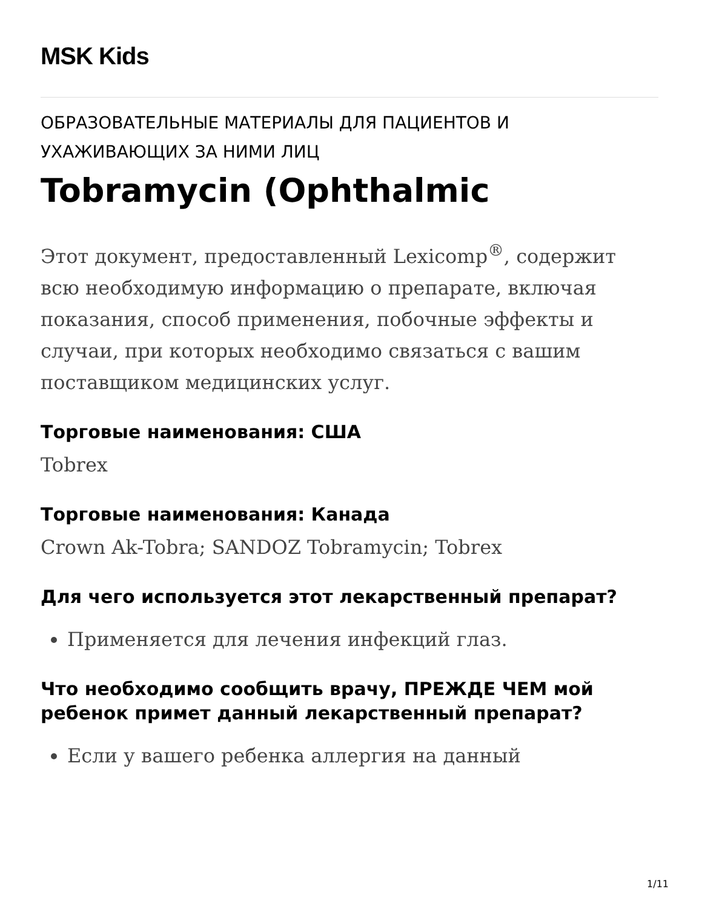MSK Kids
ОБРАЗОВАТЕЛЬНЫЕ МАТЕРИАЛЫ ДЛЯ ПАЦИЕНТОВ И УХАЖИВАЮЩИХ ЗА НИМИ ЛИЦ
Tobramycin (Ophthalmic
Этот документ, предоставленный Lexicomp<sup>®</sup>, содержит всю необходимую информацию о препарате, включая показания, способ применения, побочные эффекты и случаи, при которых необходимо связаться с вашим поставщиком медицинских услуг.
Торговые наименования: США
Tobrex
Торговые наименования: Канада
Crown Ak-Tobra; SANDOZ Tobramycin; Tobrex
Для чего используется этот лекарственный препарат?
Применяется для лечения инфекций глаз.
Что необходимо сообщить врачу, ПРЕЖДЕ ЧЕМ мой ребенок примет данный лекарственный препарат?
Если у вашего ребенка аллергия на данный
1/11